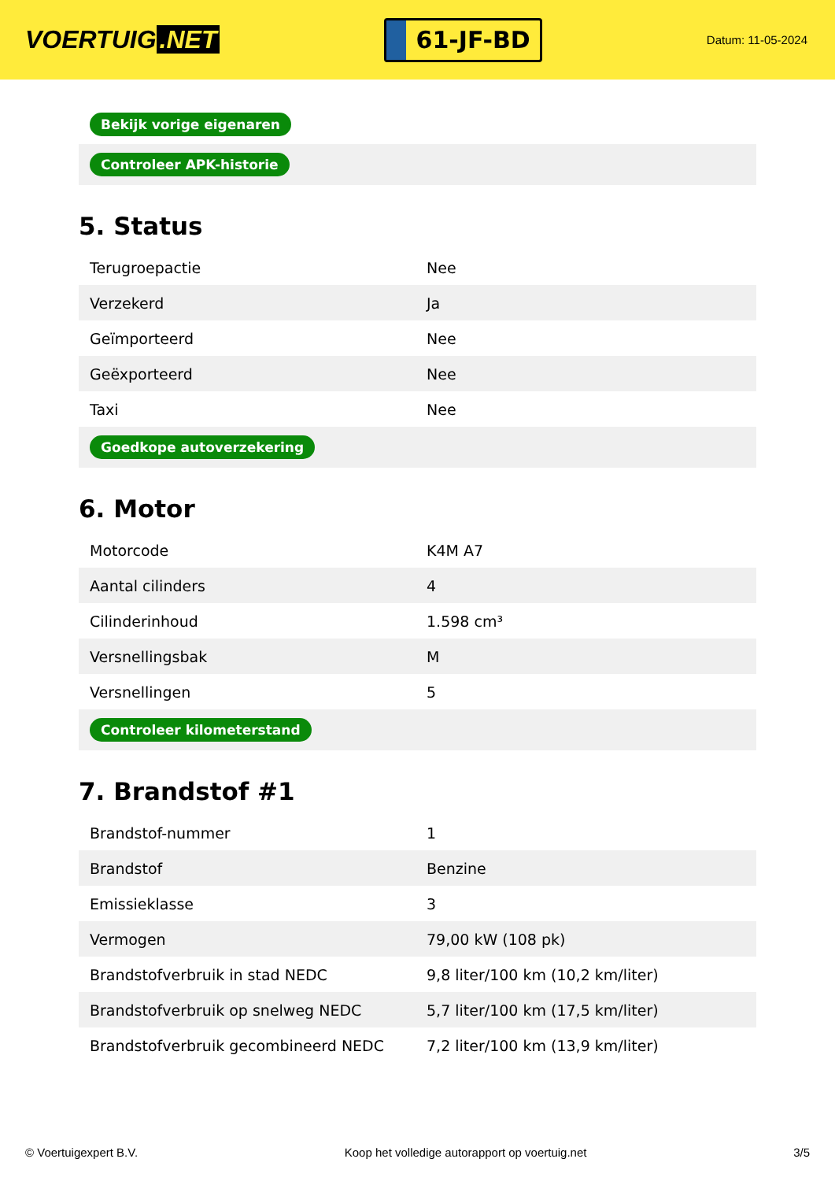VOERTUIG.NET
61-JF-BD
Datum: 11-05-2024
| Bekijk vorige eigenaren |
| Controleer APK-historie |
5. Status
| Terugroepactie | Nee |
| Verzekerd | Ja |
| Geïmporteerd | Nee |
| Geëxporteerd | Nee |
| Taxi | Nee |
| Goedkope autoverzekering | |
6. Motor
| Motorcode | K4M A7 |
| Aantal cilinders | 4 |
| Cilinderinhoud | 1.598 cm³ |
| Versnellingsbak | M |
| Versnellingen | 5 |
| Controleer kilometerstand | |
7. Brandstof #1
| Brandstof-nummer | 1 |
| Brandstof | Benzine |
| Emissieklasse | 3 |
| Vermogen | 79,00 kW (108 pk) |
| Brandstofverbruik in stad NEDC | 9,8 liter/100 km (10,2 km/liter) |
| Brandstofverbruik op snelweg NEDC | 5,7 liter/100 km (17,5 km/liter) |
| Brandstofverbruik gecombineerd NEDC | 7,2 liter/100 km (13,9 km/liter) |
© Voertuigexpert B.V. Koop het volledige autorapport op voertuig.net 3/5